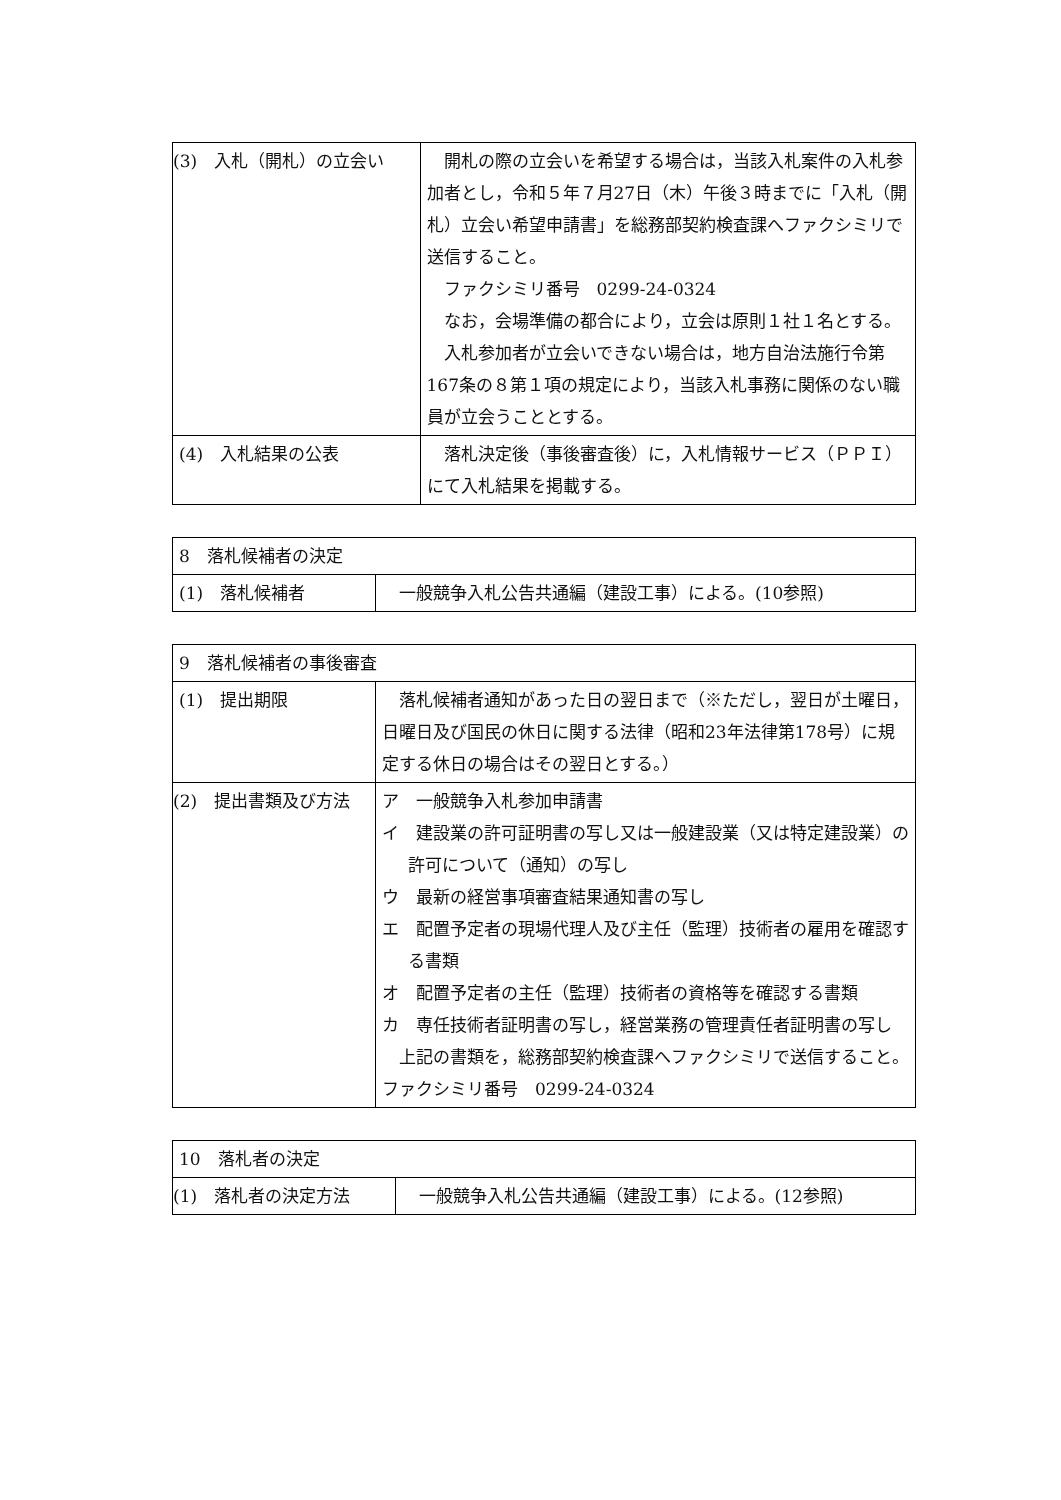| (3) 入札（開札）の立会い | 開札の際の立会いを希望する場合は，当該入札案件の入札参加者とし，令和５年７月27日（木）午後３時までに「入札（開札）立会い希望申請書」を総務部契約検査課へファクシミリで送信すること。 ファクシミリ番号 0299-24-0324 なお，会場準備の都合により，立会は原則１社１名とする。 入札参加者が立会いできない場合は，地方自治法施行令第167条の８第１項の規定により，当該入札事務に関係のない職員が立会うこととする。 |
| (4) 入札結果の公表 | 落札決定後（事後審査後）に，入札情報サービス（ＰＰＩ）にて入札結果を掲載する。 |
| 8 落札候補者の決定 | |
| (1) 落札候補者 | 一般競争入札公告共通編（建設工事）による。(10参照) |
| 9 落札候補者の事後審査 | |
| (1) 提出期限 | 落札候補者通知があった日の翌日まで（※ただし，翌日が土曜日，日曜日及び国民の休日に関する法律（昭和23年法律第178号）に規定する休日の場合はその翌日とする。） |
| (2) 提出書類及び方法 | ア 一般競争入札参加申請書 イ 建設業の許可証明書の写し又は一般建設業（又は特定建設業）の許可について（通知）の写し ウ 最新の経営事項審査結果通知書の写し エ 配置予定者の現場代理人及び主任（監理）技術者の雇用を確認する書類 オ 配置予定者の主任（監理）技術者の資格等を確認する書類 カ 専任技術者証明書の写し，経営業務の管理責任者証明書の写し 上記の書類を，総務部契約検査課へファクシミリで送信すること。 ファクシミリ番号 0299-24-0324 |
| 10 落札者の決定 | |
| (1) 落札者の決定方法 | 一般競争入札公告共通編（建設工事）による。(12参照) |